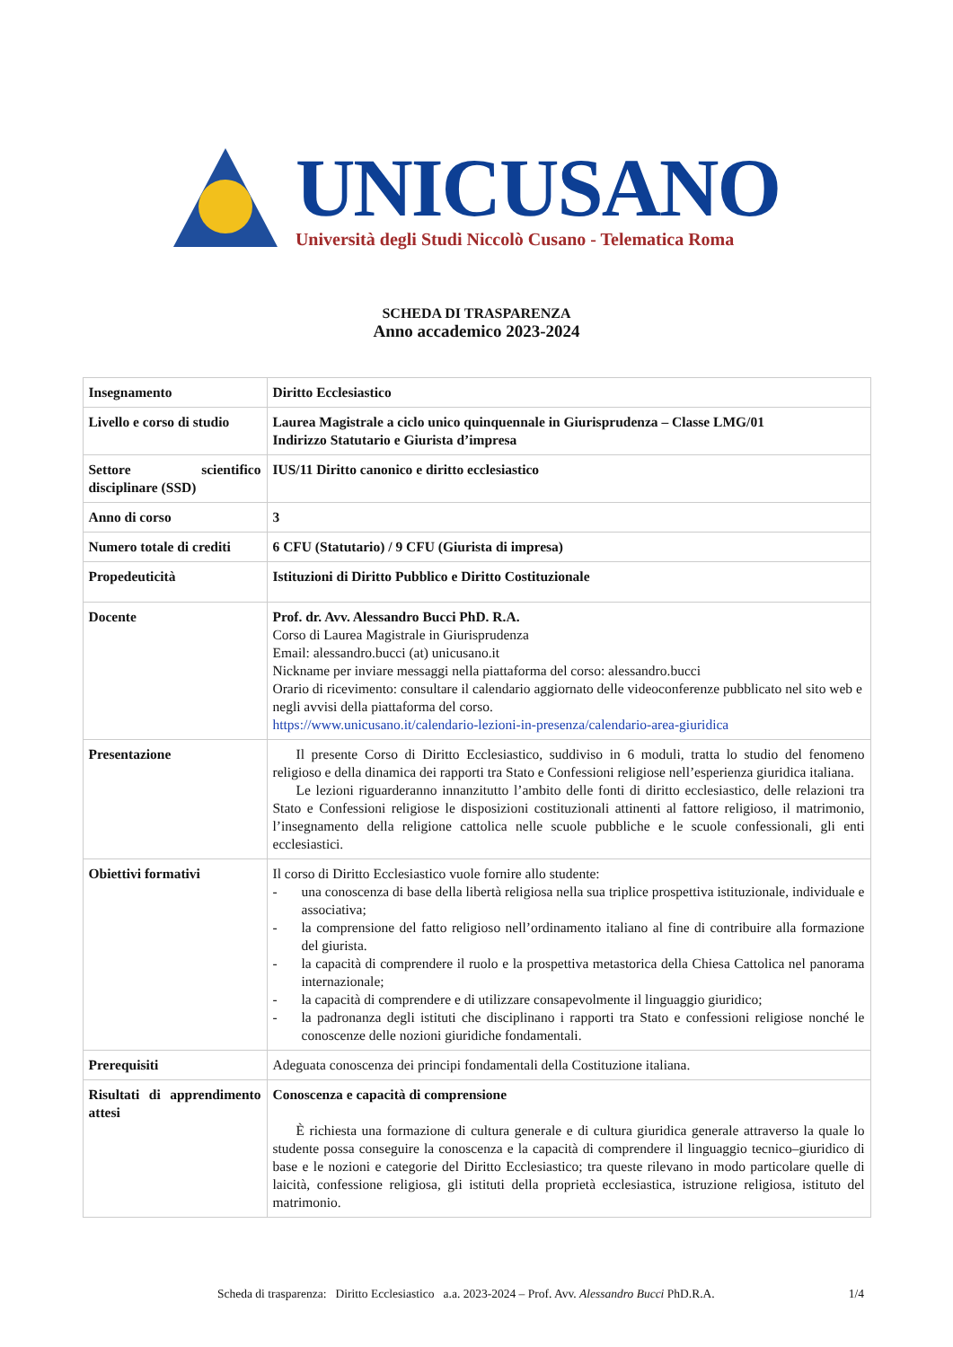UNICUSANO
Università degli Studi Niccolò Cusano - Telematica Roma
SCHEDA DI TRASPARENZA
Anno accademico 2023-2024
| Insegnamento | Diritto Ecclesiastico |
| Livello e corso di studio | Laurea Magistrale a ciclo unico quinquennale in Giurisprudenza – Classe LMG/01 Indirizzo Statutario e Giurista d’impresa |
| Settore scientifico disciplinare (SSD) | IUS/11 Diritto canonico e diritto ecclesiastico |
| Anno di corso | 3 |
| Numero totale di crediti | 6 CFU (Statutario) / 9 CFU (Giurista di impresa) |
| Propedeuticità | Istituzioni di Diritto Pubblico e Diritto Costituzionale |
| Docente | Prof. dr. Avv. Alessandro Bucci PhD. R.A. Corso di Laurea Magistrale in Giurisprudenza Email: alessandro.bucci (at) unicusano.it Nickname per inviare messaggi nella piattaforma del corso: alessandro.bucci Orario di ricevimento: consultare il calendario aggiornato delle videoconferenze pubblicato nel sito web e negli avvisi della piattaforma del corso. https://www.unicusano.it/calendario-lezioni-in-presenza/calendario-area-giuridica |
| Presentazione | Il presente Corso di Diritto Ecclesiastico, suddiviso in 6 moduli, tratta lo studio del fenomeno religioso e della dinamica dei rapporti tra Stato e Confessioni religiose nell’esperienza giuridica italiana. Le lezioni riguarderanno innanzitutto l’ambito delle fonti di diritto ecclesiastico, delle relazioni tra Stato e Confessioni religiose le disposizioni costituzionali attinenti al fattore religioso, il matrimonio, l’insegnamento della religione cattolica nelle scuole pubbliche e le scuole confessionali, gli enti ecclesiastici. |
| Obiettivi formativi | Il corso di Diritto Ecclesiastico vuole fornire allo studente: - una conoscenza di base della libertà religiosa nella sua triplice prospettiva istituzionale, individuale e associativa; - la comprensione del fatto religioso nell’ordinamento italiano al fine di contribuire alla formazione del giurista. - la capacità di comprendere il ruolo e la prospettiva metastorica della Chiesa Cattolica nel panorama internazionale; - la capacità di comprendere e di utilizzare consapevolmente il linguaggio giuridico; - la padronanza degli istituti che disciplinano i rapporti tra Stato e confessioni religiose nonché le conoscenze delle nozioni giuridiche fondamentali. |
| Prerequisiti | Adeguata conoscenza dei principi fondamentali della Costituzione italiana. |
| Risultati di apprendimento attesi | Conoscenza e capacità di comprensione È richiesta una formazione di cultura generale e di cultura giuridica generale attraverso la quale lo studente possa conseguire la conoscenza e la capacità di comprendere il linguaggio tecnico–giuridico di base e le nozioni e categorie del Diritto Ecclesiastico; tra queste rilevano in modo particolare quelle di laicità, confessione religiosa, gli istituti della proprietà ecclesiastica, istruzione religiosa, istituto del matrimonio. |
Scheda di trasparenza: Diritto Ecclesiastico a.a. 2023-2024 – Prof. Avv. Alessandro Bucci PhD.R.A. 1/4